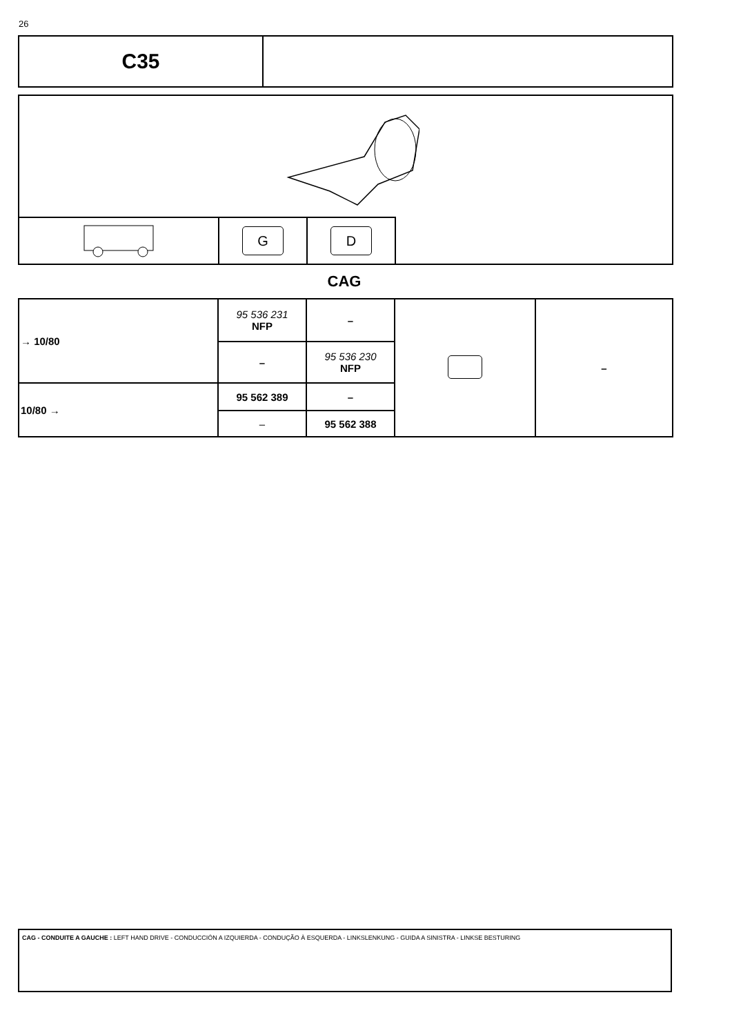26
C35
| | G | D |
CAG
| → 10/80 | 95 536 231 NFP | – | | – |
| | – | 95 536 230 NFP | | |
| 10/80 → | 95 562 389 | – | | |
| | – | 95 562 388 | | |
CAG - CONDUITE A GAUCHE : LEFT HAND DRIVE - CONDUCCIÓN A IZQUIERDA - CONDUÇÃO À ESQUERDA - LINKSLENKUNG - GUIDA A SINISTRA - LINKSE BESTURING